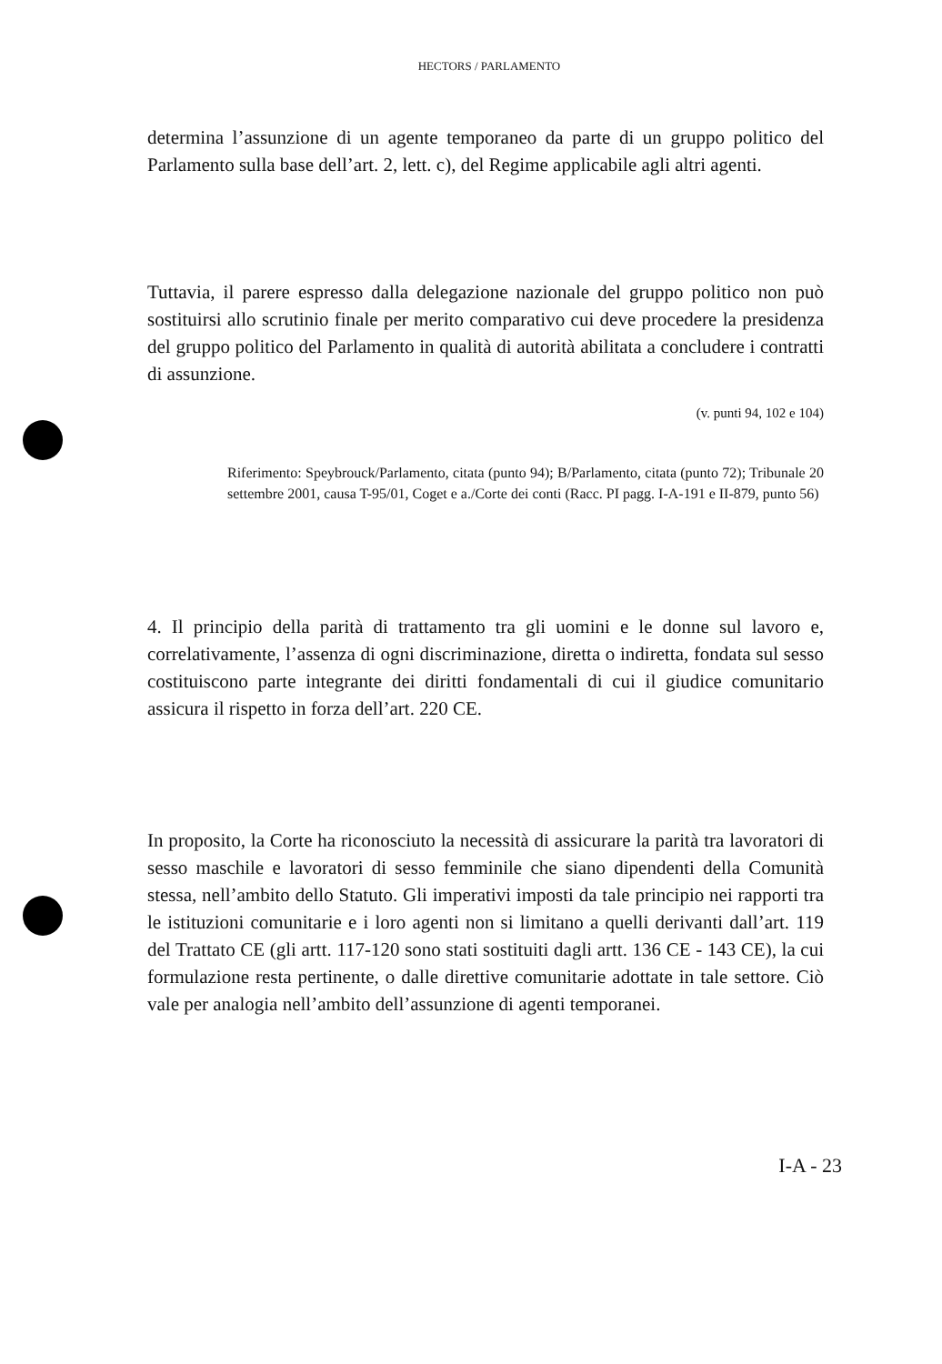HECTORS / PARLAMENTO
determina l’assunzione di un agente temporaneo da parte di un gruppo politico del Parlamento sulla base dell’art. 2, lett. c), del Regime applicabile agli altri agenti.
Tuttavia, il parere espresso dalla delegazione nazionale del gruppo politico non può sostituirsi allo scrutinio finale per merito comparativo cui deve procedere la presidenza del gruppo politico del Parlamento in qualità di autorità abilitata a concludere i contratti di assunzione.
(v. punti 94, 102 e 104)
Riferimento: Speybrouck/Parlamento, citata (punto 94); B/Parlamento, citata (punto 72); Tribunale 20 settembre 2001, causa T-95/01, Coget e a./Corte dei conti (Racc. PI pagg. I-A-191 e II-879, punto 56)
4. Il principio della parità di trattamento tra gli uomini e le donne sul lavoro e, correlativamente, l’assenza di ogni discriminazione, diretta o indiretta, fondata sul sesso costituiscono parte integrante dei diritti fondamentali di cui il giudice comunitario assicura il rispetto in forza dell’art. 220 CE.
In proposito, la Corte ha riconosciuto la necessità di assicurare la parità tra lavoratori di sesso maschile e lavoratori di sesso femminile che siano dipendenti della Comunità stessa, nell’ambito dello Statuto. Gli imperativi imposti da tale principio nei rapporti tra le istituzioni comunitarie e i loro agenti non si limitano a quelli derivanti dall’art. 119 del Trattato CE (gli artt. 117-120 sono stati sostituiti dagli artt. 136 CE - 143 CE), la cui formulazione resta pertinente, o dalle direttive comunitarie adottate in tale settore. Ciò vale per analogia nell’ambito dell’assunzione di agenti temporanei.
I-A - 23